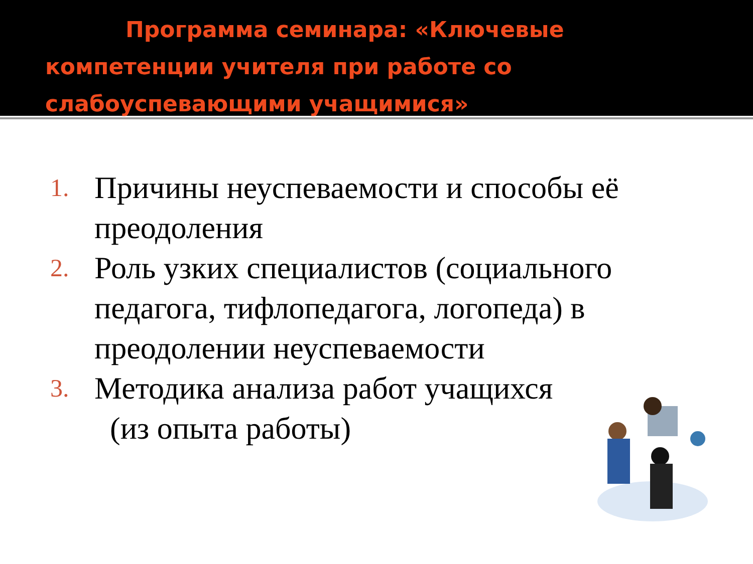Программа семинара: «Ключевые
компетенции учителя при работе со
слабоуспевающими учащимися»
1. Причины неуспеваемости и способы её преодоления
2. Роль узких специалистов (социального педагога, тифлопедагога, логопеда) в преодолении неуспеваемости
3. Методика анализа работ учащихся
(из опыта работы)